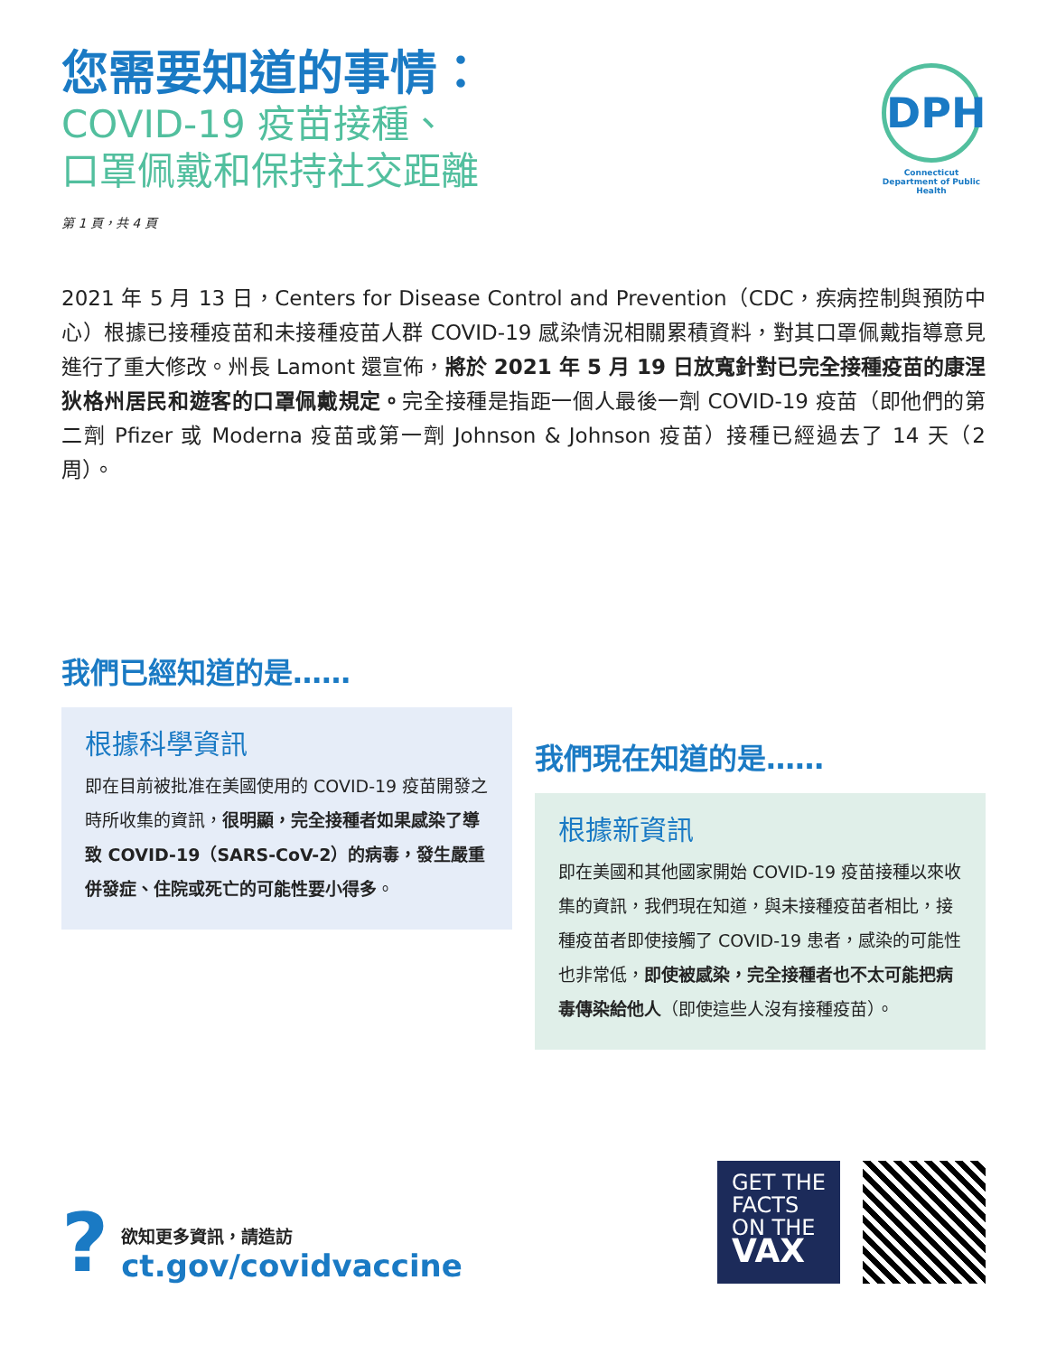您需要知道的事情：
COVID-19 疫苗接種、
口罩佩戴和保持社交距離
DPH
Connecticut Department of Public Health
第 1 頁，共 4 頁
2021 年 5 月 13 日，Centers for Disease Control and Prevention（CDC，疾病控制與預防中心）根據已接種疫苗和未接種疫苗人群 COVID-19 感染情況相關累積資料，對其口罩佩戴指導意見進行了重大修改。州長 Lamont 還宣佈，將於 2021 年 5 月 19 日放寬針對已完全接種疫苗的康涅狄格州居民和遊客的口罩佩戴規定。完全接種是指距一個人最後一劑 COVID-19 疫苗（即他們的第二劑 Pfizer 或 Moderna 疫苗或第一劑 Johnson & Johnson 疫苗）接種已經過去了 14 天（2 周）。
我們已經知道的是……
根據科學資訊
即在目前被批准在美國使用的 COVID-19 疫苗開發之時所收集的資訊，很明顯，完全接種者如果感染了導致 COVID-19（SARS-CoV-2）的病毒，發生嚴重併發症、住院或死亡的可能性要小得多。
我們現在知道的是……
根據新資訊
即在美國和其他國家開始 COVID-19 疫苗接種以來收集的資訊，我們現在知道，與未接種疫苗者相比，接種疫苗者即使接觸了 COVID-19 患者，感染的可能性也非常低，即使被感染，完全接種者也不太可能把病毒傳染給他人（即使這些人沒有接種疫苗）。
?
欲知更多資訊，請造訪
ct.gov/covidvaccine
GET THE
FACTS
ON THE
VAX